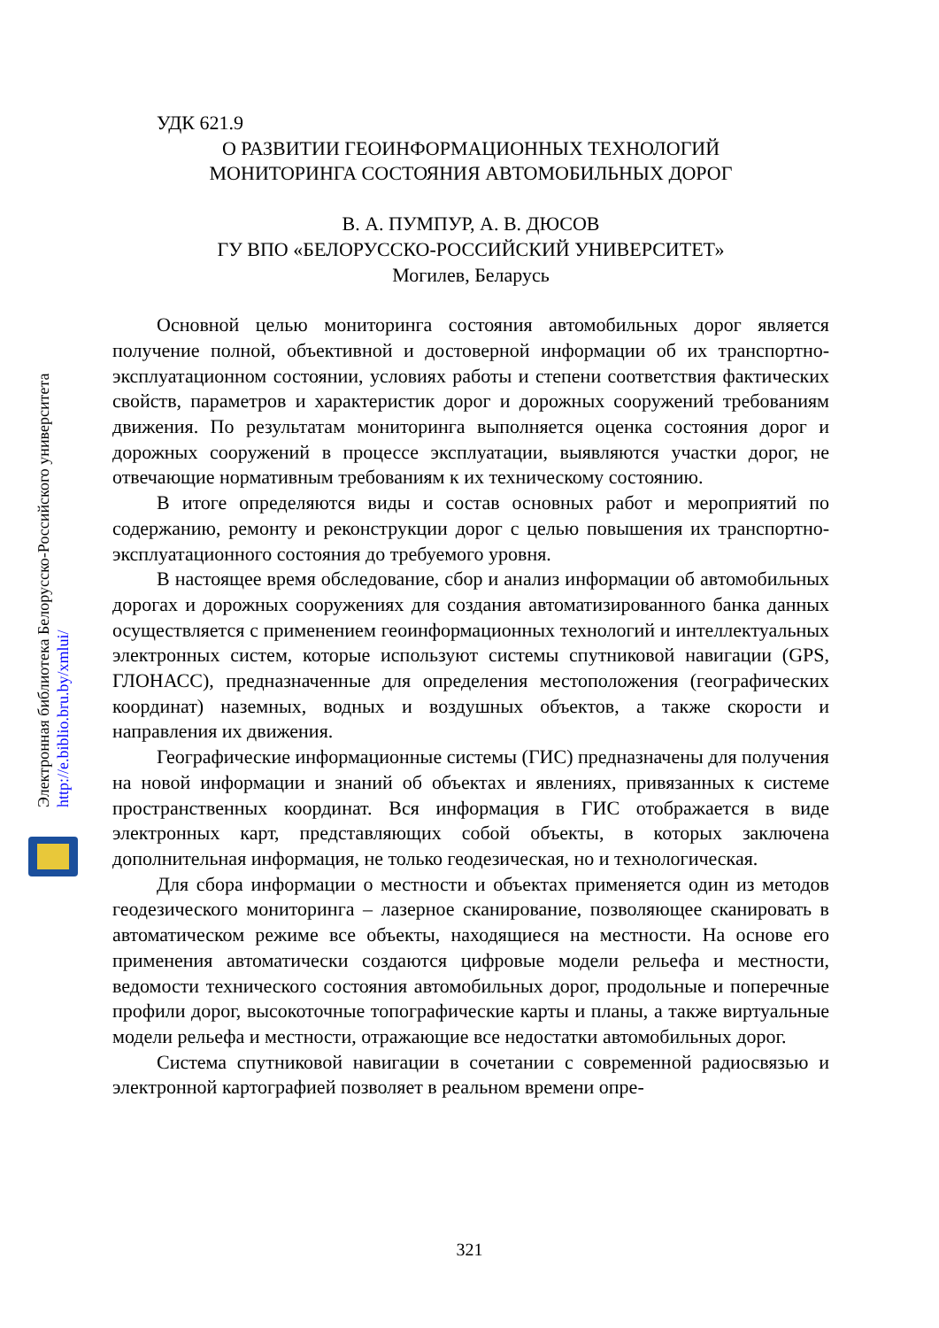Электронная библиотека Белорусско-Российского университета
http://e.biblio.bru.by/xmlui/
УДК 621.9
О РАЗВИТИИ ГЕОИНФОРМАЦИОННЫХ ТЕХНОЛОГИЙ
МОНИТОРИНГА СОСТОЯНИЯ АВТОМОБИЛЬНЫХ ДОРОГ
В. А. ПУМПУР, А. В. ДЮСОВ
ГУ ВПО «БЕЛОРУССКО-РОССИЙСКИЙ УНИВЕРСИТЕТ»
Могилев, Беларусь
Основной целью мониторинга состояния автомобильных дорог является получение полной, объективной и достоверной информации об их транспортно-эксплуатационном состоянии, условиях работы и степени соответствия фактических свойств, параметров и характеристик дорог и дорожных сооружений требованиям движения. По результатам мониторинга выполняется оценка состояния дорог и дорожных сооружений в процессе эксплуатации, выявляются участки дорог, не отвечающие нормативным требованиям к их техническому состоянию.
В итоге определяются виды и состав основных работ и мероприятий по содержанию, ремонту и реконструкции дорог с целью повышения их транспортно-эксплуатационного состояния до требуемого уровня.
В настоящее время обследование, сбор и анализ информации об автомобильных дорогах и дорожных сооружениях для создания автоматизированного банка данных осуществляется с применением геоинформационных технологий и интеллектуальных электронных систем, которые используют системы спутниковой навигации (GPS, ГЛОНАСС), предназначенные для определения местоположения (географических координат) наземных, водных и воздушных объектов, а также скорости и направления их движения.
Географические информационные системы (ГИС) предназначены для получения на новой информации и знаний об объектах и явлениях, привязанных к системе пространственных координат. Вся информация в ГИС отображается в виде электронных карт, представляющих собой объекты, в которых заключена дополнительная информация, не только геодезическая, но и технологическая.
Для сбора информации о местности и объектах применяется один из методов геодезического мониторинга – лазерное сканирование, позволяющее сканировать в автоматическом режиме все объекты, находящиеся на местности. На основе его применения автоматически создаются цифровые модели рельефа и местности, ведомости технического состояния автомобильных дорог, продольные и поперечные профили дорог, высокоточные топографические карты и планы, а также виртуальные модели рельефа и местности, отражающие все недостатки автомобильных дорог.
Система спутниковой навигации в сочетании с современной радиосвязью и электронной картографией позволяет в реальном времени опре-
321